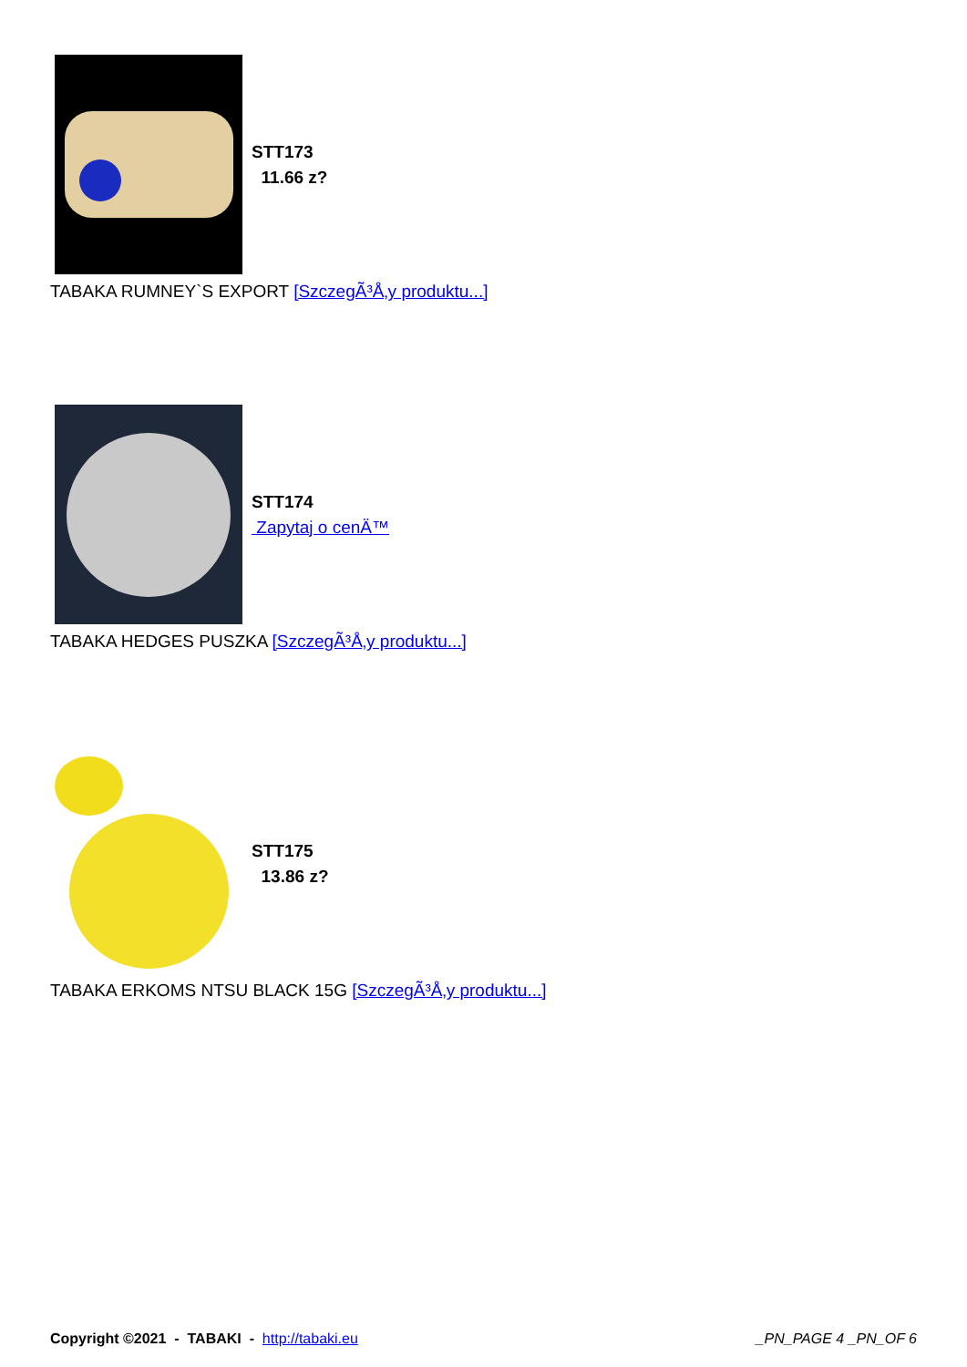STT173
11.66 z?
TABAKA RUMNEY`S EXPORT [SzczegÃ³Å‚y produktu...]
STT174
Zapytaj o cenÄ™
TABAKA HEDGES PUSZKA [SzczegÃ³Å‚y produktu...]
STT175
13.86 z?
TABAKA ERKOMS NTSU BLACK 15G [SzczegÃ³Å‚y produktu...]
Copyright ©2021 - TABAKI - http://tabaki.eu
_PN_PAGE 4 _PN_OF 6